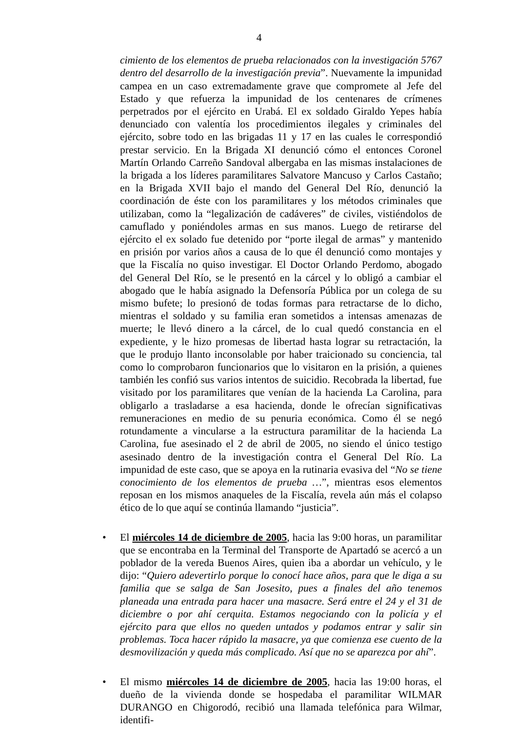4
cimiento de los elementos de prueba relacionados con la investigación 5767 dentro del desarrollo de la investigación previa”. Nuevamente la impunidad campea en un caso extremadamente grave que compromete al Jefe del Estado y que refuerza la impunidad de los centenares de crímenes perpetrados por el ejército en Urabá. El ex soldado Giraldo Yepes había denunciado con valentía los procedimientos ilegales y criminales del ejército, sobre todo en las brigadas 11 y 17 en las cuales le correspondió prestar servicio. En la Brigada XI denunció cómo el entonces Coronel Martín Orlando Carreño Sandoval albergaba en las mismas instalaciones de la brigada a los líderes paramilitares Salvatore Mancuso y Carlos Castaño; en la Brigada XVII bajo el mando del General Del Río, denunció la coordinación de éste con los paramilitares y los métodos criminales que utilizaban, como la “legalización de cadáveres” de civiles, vistiéndolos de camuflado y poniéndoles armas en sus manos. Luego de retirarse del ejército el ex solado fue detenido por “porte ilegal de armas” y mantenido en prisión por varios años a causa de lo que él denunció como montajes y que la Fiscalía no quiso investigar. El Doctor Orlando Perdomo, abogado del General Del Río, se le presentó en la cárcel y lo obligó a cambiar el abogado que le había asignado la Defensoría Pública por un colega de su mismo bufete; lo presionó de todas formas para retractarse de lo dicho, mientras el soldado y su familia eran sometidos a intensas amenazas de muerte; le llevó dinero a la cárcel, de lo cual quedó constancia en el expediente, y le hizo promesas de libertad hasta lograr su retractación, la que le produjo llanto inconsolable por haber traicionado su conciencia, tal como lo comprobaron funcionarios que lo visitaron en la prisión, a quienes también les confió sus varios intentos de suicidio. Recobrada la libertad, fue visitado por los paramilitares que venían de la hacienda La Carolina, para obligarlo a trasladarse a esa hacienda, donde le ofrecían significativas remuneraciones en medio de su penuria económica. Como él se negó rotundamente a vincularse a la estructura paramilitar de la hacienda La Carolina, fue asesinado el 2 de abril de 2005, no siendo el único testigo asesinado dentro de la investigación contra el General Del Río. La impunidad de este caso, que se apoya en la rutinaria evasiva del “No se tiene conocimiento de los elementos de prueba …”, mientras esos elementos reposan en los mismos anaqueles de la Fiscalía, revela aún más el colapso ético de lo que aquí se continúa llamando “justicia”.
• El miércoles 14 de diciembre de 2005, hacia las 9:00 horas, un paramilitar que se encontraba en la Terminal del Transporte de Apartadó se acercó a un poblador de la vereda Buenos Aires, quien iba a abordar un vehículo, y le dijo: “Quiero adevertirlo porque lo conocí hace años, para que le diga a su familia que se salga de San Josesito, pues a finales del año tenemos planeada una entrada para hacer una masacre. Será entre el 24 y el 31 de diciembre o por ahí cerquita. Estamos negociando con la policía y el ejército para que ellos no queden untados y podamos entrar y salir sin problemas. Toca hacer rápido la masacre, ya que comienza ese cuento de la desmovilización y queda más complicado. Así que no se aparezca por ahí”.
• El mismo miércoles 14 de diciembre de 2005, hacia las 19:00 horas, el dueño de la vivienda donde se hospedaba el paramilitar WILMAR DURANGO en Chigorodó, recibió una llamada telefónica para Wilmar, identifi-